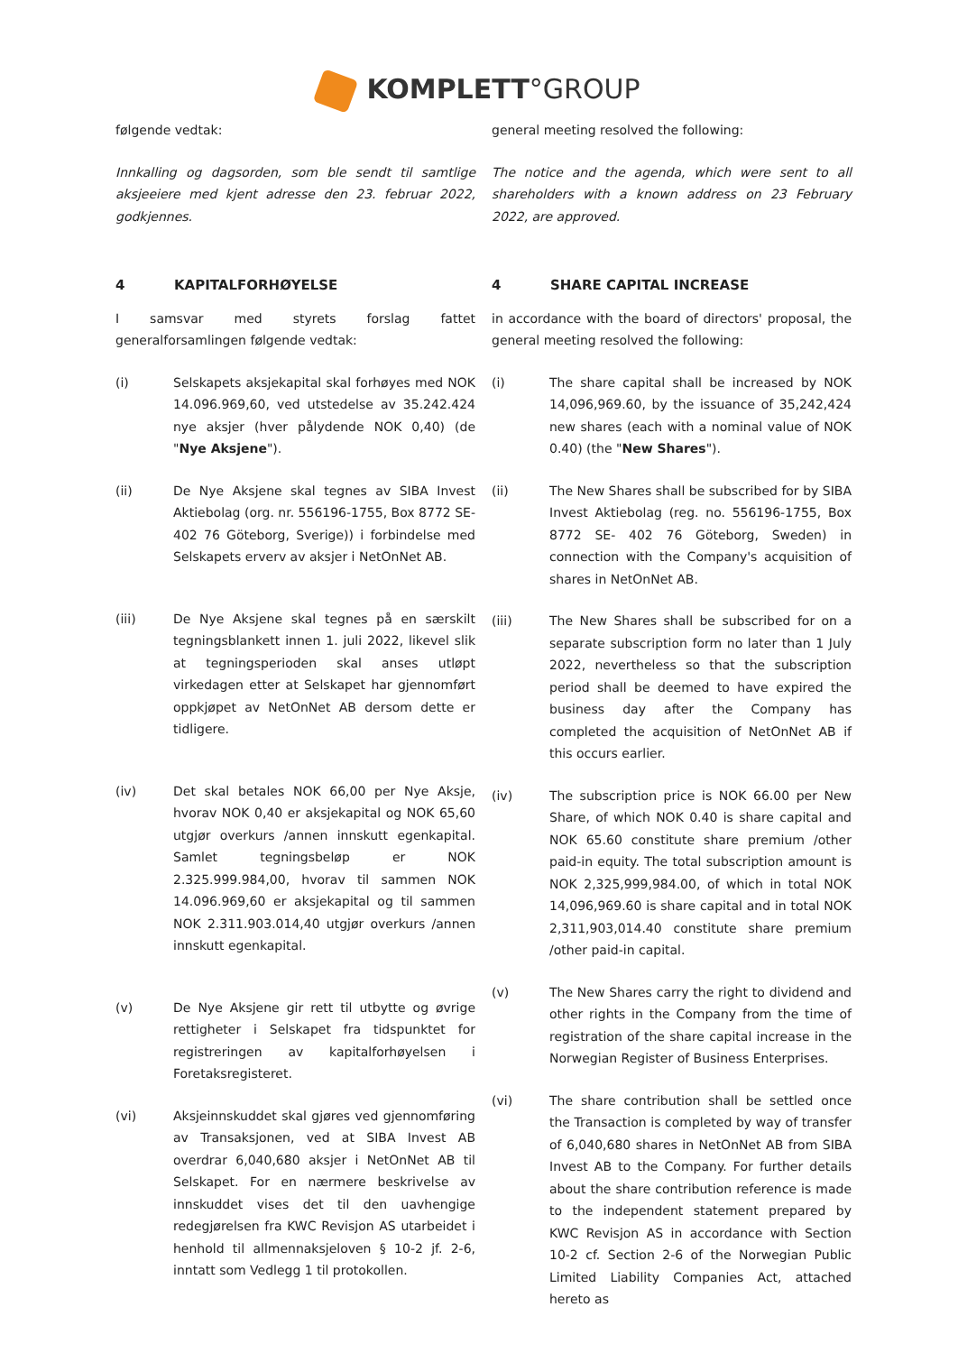KOMPLETT°GROUP
følgende vedtak:
Innkalling og dagsorden, som ble sendt til samtlige aksjeeiere med kjent adresse den 23. februar 2022, godkjennes.
4 KAPITALFORHØYELSE
I samsvar med styrets forslag fattet generalforsamlingen følgende vedtak:
(i) Selskapets aksjekapital skal forhøyes med NOK 14.096.969,60, ved utstedelse av 35.242.424 nye aksjer (hver pålydende NOK 0,40) (de "Nye Aksjene").
(ii) De Nye Aksjene skal tegnes av SIBA Invest Aktiebolag (org. nr. 556196-1755, Box 8772 SE-402 76 Göteborg, Sverige)) i forbindelse med Selskapets erverv av aksjer i NetOnNet AB.
(iii) De Nye Aksjene skal tegnes på en særskilt tegningsblankett innen 1. juli 2022, likevel slik at tegningsperioden skal anses utløpt virkedagen etter at Selskapet har gjennomført oppkjøpet av NetOnNet AB dersom dette er tidligere.
(iv) Det skal betales NOK 66,00 per Nye Aksje, hvorav NOK 0,40 er aksjekapital og NOK 65,60 utgjør overkurs /annen innskutt egenkapital. Samlet tegningsbeløp er NOK 2.325.999.984,00, hvorav til sammen NOK 14.096.969,60 er aksjekapital og til sammen NOK 2.311.903.014,40 utgjør overkurs /annen innskutt egenkapital.
(v) De Nye Aksjene gir rett til utbytte og øvrige rettigheter i Selskapet fra tidspunktet for registreringen av kapitalforhøyelsen i Foretaksregisteret.
(vi) Aksjeinnskuddet skal gjøres ved gjennomføring av Transaksjonen, ved at SIBA Invest AB overdrar 6,040,680 aksjer i NetOnNet AB til Selskapet. For en nærmere beskrivelse av innskuddet vises det til den uavhengige redegjørelsen fra KWC Revisjon AS utarbeidet i henhold til allmennaksjeloven § 10-2 jf. 2-6, inntatt som Vedlegg 1 til protokollen.
general meeting resolved the following:
The notice and the agenda, which were sent to all shareholders with a known address on 23 February 2022, are approved.
4 SHARE CAPITAL INCREASE
in accordance with the board of directors' proposal, the general meeting resolved the following:
(i) The share capital shall be increased by NOK 14,096,969.60, by the issuance of 35,242,424 new shares (each with a nominal value of NOK 0.40) (the "New Shares").
(ii) The New Shares shall be subscribed for by SIBA Invest Aktiebolag (reg. no. 556196-1755, Box 8772 SE- 402 76 Göteborg, Sweden) in connection with the Company's acquisition of shares in NetOnNet AB.
(iii) The New Shares shall be subscribed for on a separate subscription form no later than 1 July 2022, nevertheless so that the subscription period shall be deemed to have expired the business day after the Company has completed the acquisition of NetOnNet AB if this occurs earlier.
(iv) The subscription price is NOK 66.00 per New Share, of which NOK 0.40 is share capital and NOK 65.60 constitute share premium /other paid-in equity. The total subscription amount is NOK 2,325,999,984.00, of which in total NOK 14,096,969.60 is share capital and in total NOK 2,311,903,014.40 constitute share premium /other paid-in capital.
(v) The New Shares carry the right to dividend and other rights in the Company from the time of registration of the share capital increase in the Norwegian Register of Business Enterprises.
(vi) The share contribution shall be settled once the Transaction is completed by way of transfer of 6,040,680 shares in NetOnNet AB from SIBA Invest AB to the Company. For further details about the share contribution reference is made to the independent statement prepared by KWC Revisjon AS in accordance with Section 10-2 cf. Section 2-6 of the Norwegian Public Limited Liability Companies Act, attached hereto as